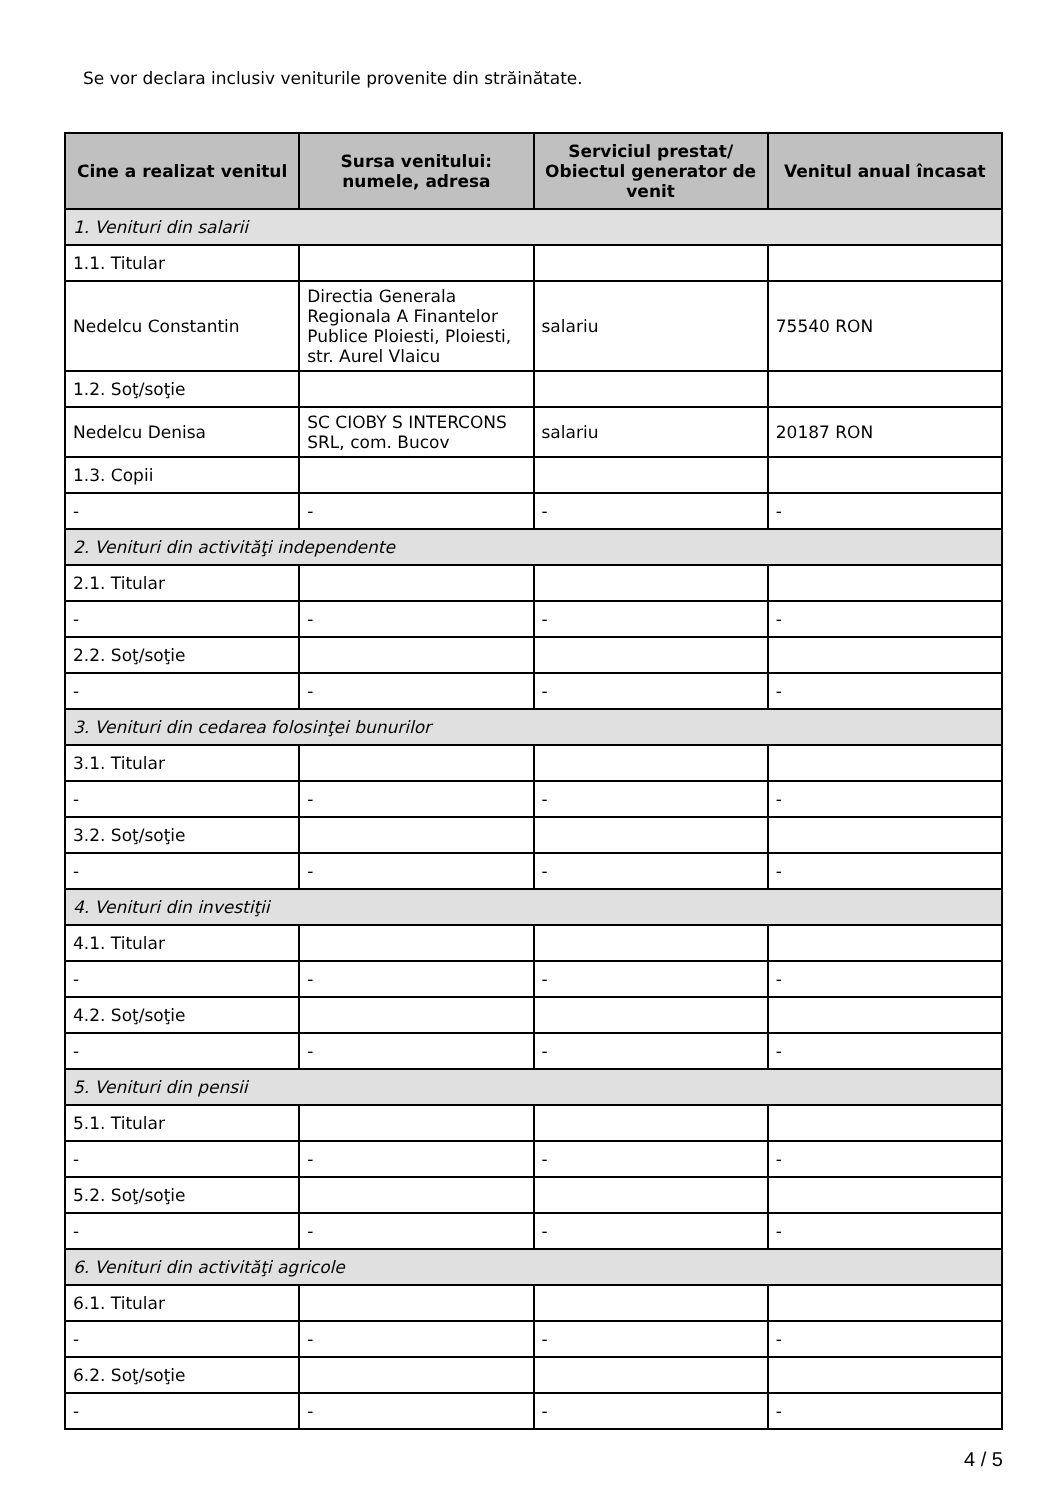Se vor declara inclusiv veniturile provenite din străinătate.
| Cine a realizat venitul | Sursa venitului: numele, adresa | Serviciul prestat/ Obiectul generator de venit | Venitul anual încasat |
| --- | --- | --- | --- |
| 1. Venituri din salarii | | | |
| 1.1. Titular | | | |
| Nedelcu Constantin | Directia Generala Regionala A Finantelor Publice Ploiesti, Ploiesti, str. Aurel Vlaicu | salariu | 75540 RON |
| 1.2. Soţ/soţie | | | |
| Nedelcu Denisa | SC CIOBY S INTERCONS SRL, com. Bucov | salariu | 20187 RON |
| 1.3. Copii | | | |
| - | - | - | - |
| 2. Venituri din activităţi independente | | | |
| 2.1. Titular | | | |
| - | - | - | - |
| 2.2. Soţ/soţie | | | |
| - | - | - | - |
| 3. Venituri din cedarea folosinţei bunurilor | | | |
| 3.1. Titular | | | |
| - | - | - | - |
| 3.2. Soţ/soţie | | | |
| - | - | - | - |
| 4. Venituri din investiţii | | | |
| 4.1. Titular | | | |
| - | - | - | - |
| 4.2. Soţ/soţie | | | |
| - | - | - | - |
| 5. Venituri din pensii | | | |
| 5.1. Titular | | | |
| - | - | - | - |
| 5.2. Soţ/soţie | | | |
| - | - | - | - |
| 6. Venituri din activităţi agricole | | | |
| 6.1. Titular | | | |
| - | - | - | - |
| 6.2. Soţ/soţie | | | |
| - | - | - | - |
4 / 5